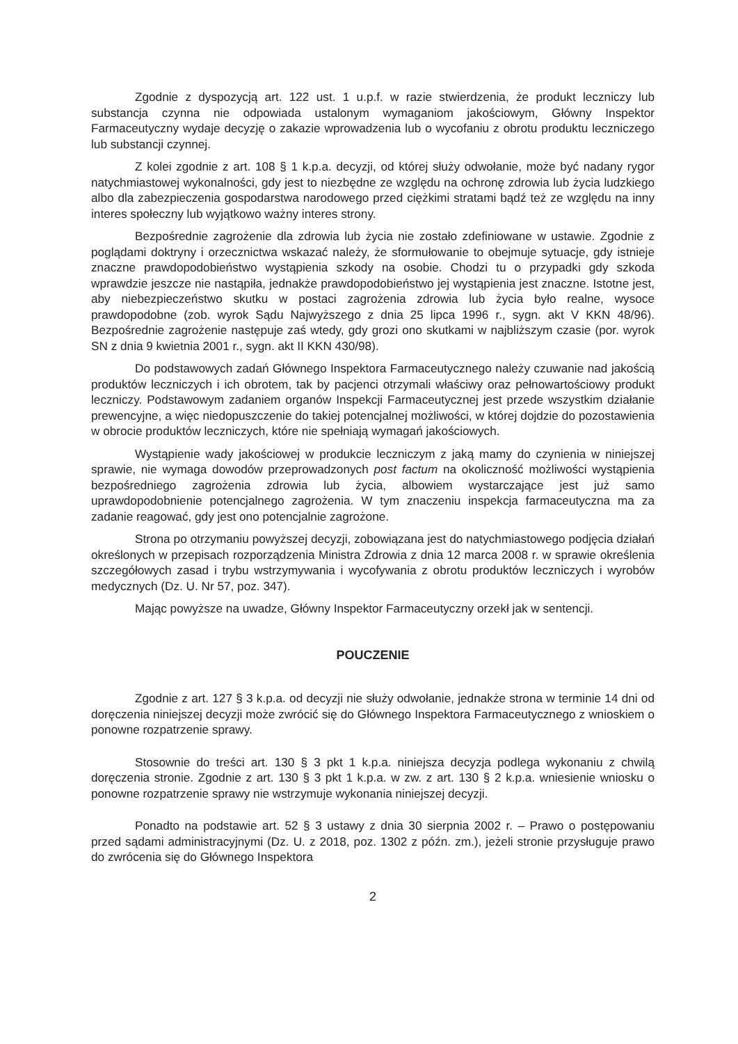Zgodnie z dyspozycją art. 122 ust. 1 u.p.f. w razie stwierdzenia, że produkt leczniczy lub substancja czynna nie odpowiada ustalonym wymaganiom jakościowym, Główny Inspektor Farmaceutyczny wydaje decyzję o zakazie wprowadzenia lub o wycofaniu z obrotu produktu leczniczego lub substancji czynnej.
Z kolei zgodnie z art. 108 § 1 k.p.a. decyzji, od której służy odwołanie, może być nadany rygor natychmiastowej wykonalności, gdy jest to niezbędne ze względu na ochronę zdrowia lub życia ludzkiego albo dla zabezpieczenia gospodarstwa narodowego przed ciężkimi stratami bądź też ze względu na inny interes społeczny lub wyjątkowo ważny interes strony.
Bezpośrednie zagrożenie dla zdrowia lub życia nie zostało zdefiniowane w ustawie. Zgodnie z poglądami doktryny i orzecznictwa wskazać należy, że sformułowanie to obejmuje sytuacje, gdy istnieje znaczne prawdopodobieństwo wystąpienia szkody na osobie. Chodzi tu o przypadki gdy szkoda wprawdzie jeszcze nie nastąpiła, jednakże prawdopodobieństwo jej wystąpienia jest znaczne. Istotne jest, aby niebezpieczeństwo skutku w postaci zagrożenia zdrowia lub życia było realne, wysoce prawdopodobne (zob. wyrok Sądu Najwyższego z dnia 25 lipca 1996 r., sygn. akt V KKN 48/96). Bezpośrednie zagrożenie następuje zaś wtedy, gdy grozi ono skutkami w najbliższym czasie (por. wyrok SN z dnia 9 kwietnia 2001 r., sygn. akt II KKN 430/98).
Do podstawowych zadań Głównego Inspektora Farmaceutycznego należy czuwanie nad jakością produktów leczniczych i ich obrotem, tak by pacjenci otrzymali właściwy oraz pełnowartościowy produkt leczniczy. Podstawowym zadaniem organów Inspekcji Farmaceutycznej jest przede wszystkim działanie prewencyjne, a więc niedopuszczenie do takiej potencjalnej możliwości, w której dojdzie do pozostawienia w obrocie produktów leczniczych, które nie spełniają wymagań jakościowych.
Wystąpienie wady jakościowej w produkcie leczniczym z jaką mamy do czynienia w niniejszej sprawie, nie wymaga dowodów przeprowadzonych post factum na okoliczność możliwości wystąpienia bezpośredniego zagrożenia zdrowia lub życia, albowiem wystarczające jest już samo uprawdopodobnienie potencjalnego zagrożenia. W tym znaczeniu inspekcja farmaceutyczna ma za zadanie reagować, gdy jest ono potencjalnie zagrożone.
Strona po otrzymaniu powyższej decyzji, zobowiązana jest do natychmiastowego podjęcia działań określonych w przepisach rozporządzenia Ministra Zdrowia z dnia 12 marca 2008 r. w sprawie określenia szczegółowych zasad i trybu wstrzymywania i wycofywania z obrotu produktów leczniczych i wyrobów medycznych (Dz. U. Nr 57, poz. 347).
Mając powyższe na uwadze, Główny Inspektor Farmaceutyczny orzekł jak w sentencji.
POUCZENIE
Zgodnie z art. 127 § 3 k.p.a. od decyzji nie służy odwołanie, jednakże strona w terminie 14 dni od doręczenia niniejszej decyzji może zwrócić się do Głównego Inspektora Farmaceutycznego z wnioskiem o ponowne rozpatrzenie sprawy.
Stosownie do treści art. 130 § 3 pkt 1 k.p.a. niniejsza decyzja podlega wykonaniu z chwilą doręczenia stronie. Zgodnie z art. 130 § 3 pkt 1 k.p.a. w zw. z art. 130 § 2 k.p.a. wniesienie wniosku o ponowne rozpatrzenie sprawy nie wstrzymuje wykonania niniejszej decyzji.
Ponadto na podstawie art. 52 § 3 ustawy z dnia 30 sierpnia 2002 r. – Prawo o postępowaniu przed sądami administracyjnymi (Dz. U. z 2018, poz. 1302 z późn. zm.), jeżeli stronie przysługuje prawo do zwrócenia się do Głównego Inspektora
2